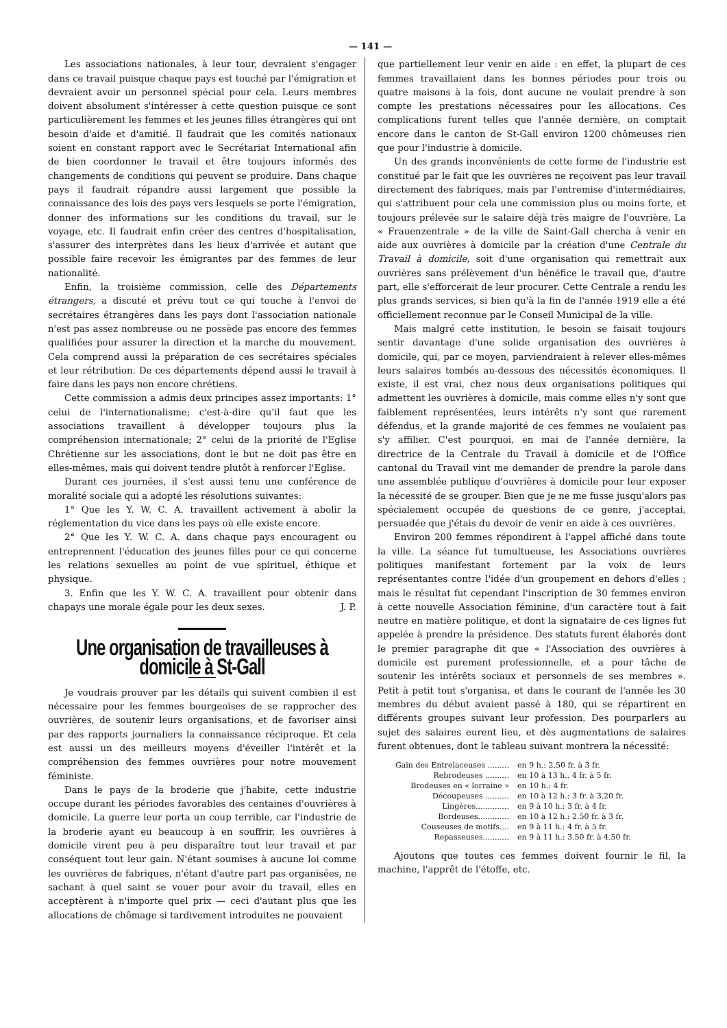— 141 —
Les associations nationales, à leur tour, devraient s'engager dans ce travail puisque chaque pays est touché par l'émigration et devraient avoir un personnel spécial pour cela. Leurs membres doivent absolument s'intéresser à cette question puisque ce sont particulièrement les femmes et les jeunes filles étrangères qui ont besoin d'aide et d'amitié. Il faudrait que les comités nationaux soient en constant rapport avec le Secrétariat International afin de bien coordonner le travail et être toujours informés des changements de conditions qui peuvent se produire. Dans chaque pays il faudrait répandre aussi largement que possible la connaissance des lois des pays vers lesquels se porte l'émigration, donner des informations sur les conditions du travail, sur le voyage, etc. Il faudrait enfin créer des centres d'hospitalisation, s'assurer des interprètes dans les lieux d'arrivée et autant que possible faire recevoir les émigrantes par des femmes de leur nationalité.
Enfin, la troisième commission, celle des Départements étrangers, a discuté et prévu tout ce qui touche à l'envoi de secrétaires étrangères dans les pays dont l'association nationale n'est pas assez nombreuse ou ne possède pas encore des femmes qualifiées pour assurer la direction et la marche du mouvement. Cela comprend aussi la préparation de ces secrétaires spéciales et leur rétribution. De ces départements dépend aussi le travail à faire dans les pays non encore chrétiens.
Cette commission a admis deux principes assez importants: 1° celui de l'internationalisme; c'est-à-dire qu'il faut que les associations travaillent à développer toujours plus la compréhension internationale; 2° celui de la priorité de l'Eglise Chrétienne sur les associations, dont le but ne doit pas être en elles-mêmes, mais qui doivent tendre plutôt à renforcer l'Eglise.
Durant ces journées, il s'est aussi tenu une conférence de moralité sociale qui a adopté les résolutions suivantes:
1° Que les Y. W. C. A. travaillent activement à abolir la réglementation du vice dans les pays où elle existe encore.
2° Que les Y. W. C. A. dans chaque pays encouragent ou entreprennent l'éducation des jeunes filles pour ce qui concerne les relations sexuelles au point de vue spirituel, éthique et physique.
3. Enfin que les Y. W. C. A. travaillent pour obtenir dans chapays une morale égale pour les deux sexes. J. P.
Une organisation de travailleuses à domicile à St-Gall
Je voudrais prouver par les détails qui suivent combien il est nécessaire pour les femmes bourgeoises de se rapprocher des ouvrières, de soutenir leurs organisations, et de favoriser ainsi par des rapports journaliers la connaissance réciproque. Et cela est aussi un des meilleurs moyens d'éveiller l'intérêt et la compréhension des femmes ouvrières pour notre mouvement féministe.
Dans le pays de la broderie que j'habite, cette industrie occupe durant les périodes favorables des centaines d'ouvrières à domicile. La guerre leur porta un coup terrible, car l'industrie de la broderie ayant eu beaucoup à en souffrir, les ouvrières à domicile virent peu à peu disparaître tout leur travail et par conséquent tout leur gain. N'étant soumises à aucune loi comme les ouvrières de fabriques, n'étant d'autre part pas organisées, ne sachant à quel saint se vouer pour avoir du travail, elles en acceptèrent à n'importe quel prix — ceci d'autant plus que les allocations de chômage si tardivement introduites ne pouvaient
que partiellement leur venir en aide : en effet, la plupart de ces femmes travaillaient dans les bonnes périodes pour trois ou quatre maisons à la fois, dont aucune ne voulait prendre à son compte les prestations nécessaires pour les allocations. Ces complications furent telles que l'année dernière, on comptait encore dans le canton de St-Gall environ 1200 chômeuses rien que pour l'industrie à domicile.
Un des grands inconvénients de cette forme de l'industrie est constitué par le fait que les ouvrières ne reçoivent pas leur travail directement des fabriques, mais par l'entremise d'intermédiaires, qui s'attribuent pour cela une commission plus ou moins forte, et toujours prélevée sur le salaire déjà très maigre de l'ouvrière. La « Frauenzentrale » de la ville de Saint-Gall chercha à venir en aide aux ouvrières à domicile par la création d'une Centrale du Travail à domicile, soit d'une organisation qui remettrait aux ouvrières sans prélèvement d'un bénéfice le travail que, d'autre part, elle s'efforcerait de leur procurer. Cette Centrale a rendu les plus grands services, si bien qu'à la fin de l'année 1919 elle a été officiellement reconnue par le Conseil Municipal de la ville.
Mais malgré cette institution, le besoin se faisait toujours sentir davantage d'une solide organisation des ouvrières à domicile, qui, par ce moyen, parviendraient à relever elles-mêmes leurs salaires tombés au-dessous des nécessités économiques. Il existe, il est vrai, chez nous deux organisations politiques qui admettent les ouvrières à domicile, mais comme elles n'y sont que faiblement représentées, leurs intérêts n'y sont que rarement défendus, et la grande majorité de ces femmes ne voulaient pas s'y affilier. C'est pourquoi, en mai de l'année dernière, la directrice de la Centrale du Travail à domicile et de l'Office cantonal du Travail vint me demander de prendre la parole dans une assemblée publique d'ouvrières à domicile pour leur exposer la nécessité de se grouper. Bien que je ne me fusse jusqu'alors pas spécialement occupée de questions de ce genre, j'acceptai, persuadée que j'étais du devoir de venir en aide à ces ouvrières.
Environ 200 femmes répondirent à l'appel affiché dans toute la ville. La séance fut tumultueuse, les Associations ouvrières politiques manifestant fortement par la voix de leurs représentantes contre l'idée d'un groupement en dehors d'elles ; mais le résultat fut cependant l'inscription de 30 femmes environ à cette nouvelle Association féminine, d'un caractère tout à fait neutre en matière politique, et dont la signataire de ces lignes fut appelée à prendre la présidence. Des statuts furent élaborés dont le premier paragraphe dit que « l'Association des ouvrières à domicile est purement professionnelle, et a pour tâche de soutenir les intérêts sociaux et personnels de ses membres ». Petit à petit tout s'organisa, et dans le courant de l'année les 30 membres du début avaient passé à 180, qui se répartirent en différents groupes suivant leur profession. Des pourparlers au sujet des salaires eurent lieu, et dès augmentations de salaires furent obtenues, dont le tableau suivant montrera la nécessité:
| Gain des Entrelaceuses ......... | en 9 h.: 2.50 fr. à 3 fr. |
| Rebrodeuses .......... | en 10 à 13 h.. 4 fr. à 5 fr. |
| Brodeuses en « lorraine » | en 10 h.: 4 fr. |
| Découpeuses .......... | en 10 à 12 h.: 3 fr. à 3.20 fr. |
| Lingères.............. | en 9 à 10 h.: 3 fr. à 4 fr. |
| Bordeuses............. | en 10 à 12 h.: 2.50 fr. à 3 fr. |
| Couseuses de motifs.... | en 9 à 11 h.: 4 fr. à 5 fr. |
| Repasseuses........... | en 9 à 11 h.: 3.50 fr. à 4.50 fr. |
Ajoutons que toutes ces femmes doivent fournir le fil, la machine, l'apprêt de l'étoffe, etc.